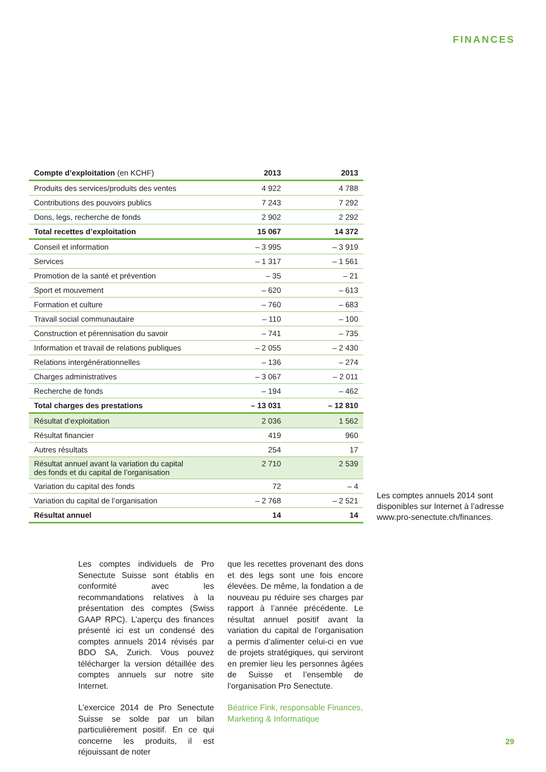FINANCES
| Compte d’exploitation (en KCHF) | 2013 | 2013 |
| --- | --- | --- |
| Produits des services/produits des ventes | 4 922 | 4 788 |
| Contributions des pouvoirs publics | 7 243 | 7 292 |
| Dons, legs, recherche de fonds | 2 902 | 2 292 |
| Total recettes d’exploitation | 15 067 | 14 372 |
| Conseil et information | – 3 995 | – 3 919 |
| Services | – 1 317 | – 1 561 |
| Promotion de la santé et prévention | – 35 | – 21 |
| Sport et mouvement | – 620 | – 613 |
| Formation et culture | – 760 | – 683 |
| Travail social communautaire | – 110 | – 100 |
| Construction et pérennisation du savoir | – 741 | – 735 |
| Information et travail de relations publiques | – 2 055 | – 2 430 |
| Relations intergénérationnelles | – 136 | – 274 |
| Charges administratives | – 3 067 | – 2 011 |
| Recherche de fonds | – 194 | – 462 |
| Total charges des prestations | – 13 031 | – 12 810 |
| Résultat d’exploitation | 2 036 | 1 562 |
| Résultat financier | 419 | 960 |
| Autres résultats | 254 | 17 |
| Résultat annuel avant la variation du capital des fonds et du capital de l’organisation | 2 710 | 2 539 |
| Variation du capital des fonds | 72 | – 4 |
| Variation du capital de l’organisation | – 2 768 | – 2 521 |
| Résultat annuel | 14 | 14 |
Les comptes annuels 2014 sont disponibles sur Internet à l’adresse www.pro-senectute.ch/finances.
Les comptes individuels de Pro Senectute Suisse sont établis en conformité avec les recommandations relatives à la présentation des comptes (Swiss GAAP RPC). L’aperçu des finances présenté ici est un condensé des comptes annuels 2014 révisés par BDO SA, Zurich. Vous pouvez télécharger la version détaillée des comptes annuels sur notre site Internet.
L’exercice 2014 de Pro Senectute Suisse se solde par un bilan particulièrement positif. En ce qui concerne les produits, il est réjouissant de noter
que les recettes provenant des dons et des legs sont une fois encore élevées. De même, la fondation a de nouveau pu réduire ses charges par rapport à l’année précédente. Le résultat annuel positif avant la variation du capital de l’organisation a permis d’alimenter celui-ci en vue de projets stratégiques, qui serviront en premier lieu les personnes âgées de Suisse et l’ensemble de l’organisation Pro Senectute.
Béatrice Fink, responsable Finances, Marketing & Informatique
29